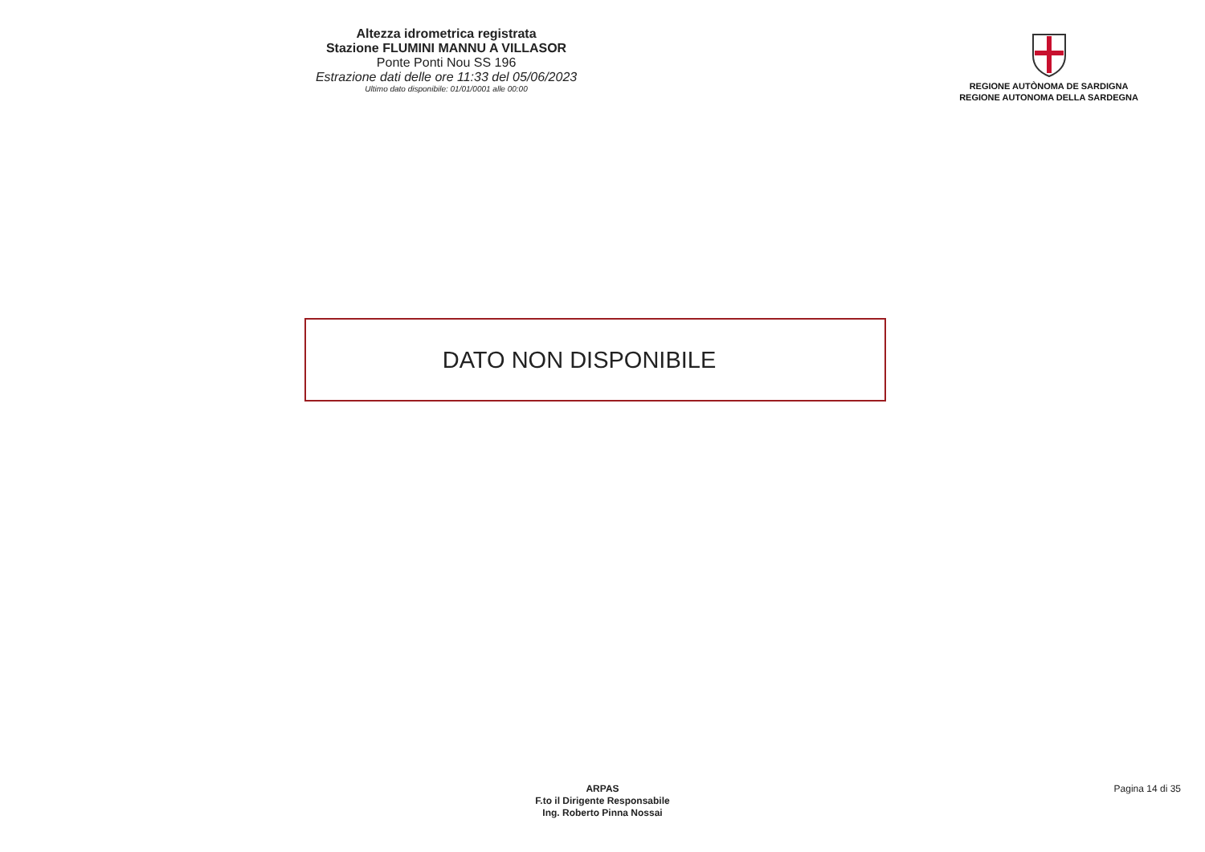Altezza idrometrica registrata
Stazione FLUMINI MANNU A VILLASOR
Ponte Ponti Nou SS 196
Estrazione dati delle ore 11:33 del 05/06/2023
Ultimo dato disponibile: 01/01/0001 alle 00:00
REGIONE AUTÒNOMA DE SARDIGNA
REGIONE AUTONOMA DELLA SARDEGNA
DATO NON DISPONIBILE
ARPAS
F.to il Dirigente Responsabile
Ing. Roberto Pinna Nossai
Pagina 14 di 35